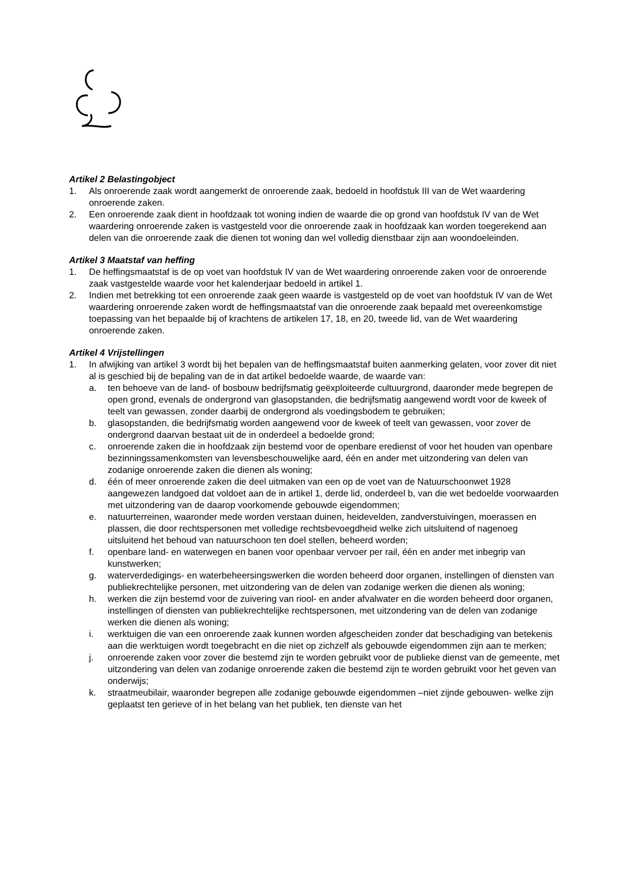Artikel 2 Belastingobject
1. Als onroerende zaak wordt aangemerkt de onroerende zaak, bedoeld in hoofdstuk III van de Wet waardering onroerende zaken.
2. Een onroerende zaak dient in hoofdzaak tot woning indien de waarde die op grond van hoofdstuk IV van de Wet waardering onroerende zaken is vastgesteld voor die onroerende zaak in hoofdzaak kan worden toegerekend aan delen van die onroerende zaak die dienen tot woning dan wel volledig dienstbaar zijn aan woondoeleinden.
Artikel 3 Maatstaf van heffing
1. De heffingsmaatstaf is de op voet van hoofdstuk IV van de Wet waardering onroerende zaken voor de onroerende zaak vastgestelde waarde voor het kalenderjaar bedoeld in artikel 1.
2. Indien met betrekking tot een onroerende zaak geen waarde is vastgesteld op de voet van hoofdstuk IV van de Wet waardering onroerende zaken wordt de heffingsmaatstaf van die onroerende zaak bepaald met overeenkomstige toepassing van het bepaalde bij of krachtens de artikelen 17, 18, en 20, tweede lid, van de Wet waardering onroerende zaken.
Artikel 4 Vrijstellingen
1. In afwijking van artikel 3 wordt bij het bepalen van de heffingsmaatstaf buiten aanmerking gelaten, voor zover dit niet al is geschied bij de bepaling van de in dat artikel bedoelde waarde, de waarde van:
a. ten behoeve van de land- of bosbouw bedrijfsmatig geëxploiteerde cultuurgrond, daaronder mede begrepen de open grond, evenals de ondergrond van glasopstanden, die bedrijfsmatig aangewend wordt voor de kweek of teelt van gewassen, zonder daarbij de ondergrond als voedingsbodem te gebruiken;
b. glasopstanden, die bedrijfsmatig worden aangewend voor de kweek of teelt van gewassen, voor zover de ondergrond daarvan bestaat uit de in onderdeel a bedoelde grond;
c. onroerende zaken die in hoofdzaak zijn bestemd voor de openbare eredienst of voor het houden van openbare bezinningssamenkomsten van levensbeschouwelijke aard, één en ander met uitzondering van delen van zodanige onroerende zaken die dienen als woning;
d. één of meer onroerende zaken die deel uitmaken van een op de voet van de Natuurschoonwet 1928 aangewezen landgoed dat voldoet aan de in artikel 1, derde lid, onderdeel b, van die wet bedoelde voorwaarden met uitzondering van de daarop voorkomende gebouwde eigendommen;
e. natuurterreinen, waaronder mede worden verstaan duinen, heidevelden, zandverstuivingen, moerassen en plassen, die door rechtspersonen met volledige rechtsbevoegdheid welke zich uitsluitend of nagenoeg uitsluitend het behoud van natuurschoon ten doel stellen, beheerd worden;
f. openbare land- en waterwegen en banen voor openbaar vervoer per rail, één en ander met inbegrip van kunstwerken;
g. waterverdedigings- en waterbeheersingswerken die worden beheerd door organen, instellingen of diensten van publiekrechtelijke personen, met uitzondering van de delen van zodanige werken die dienen als woning;
h. werken die zijn bestemd voor de zuivering van riool- en ander afvalwater en die worden beheerd door organen, instellingen of diensten van publiekrechtelijke rechtspersonen, met uitzondering van de delen van zodanige werken die dienen als woning;
i. werktuigen die van een onroerende zaak kunnen worden afgescheiden zonder dat beschadiging van betekenis aan die werktuigen wordt toegebracht en die niet op zichzelf als gebouwde eigendommen zijn aan te merken;
j. onroerende zaken voor zover die bestemd zijn te worden gebruikt voor de publieke dienst van de gemeente, met uitzondering van delen van zodanige onroerende zaken die bestemd zijn te worden gebruikt voor het geven van onderwijs;
k. straatmeubilair, waaronder begrepen alle zodanige gebouwde eigendommen –niet zijnde gebouwen- welke zijn geplaatst ten gerieve of in het belang van het publiek, ten dienste van het